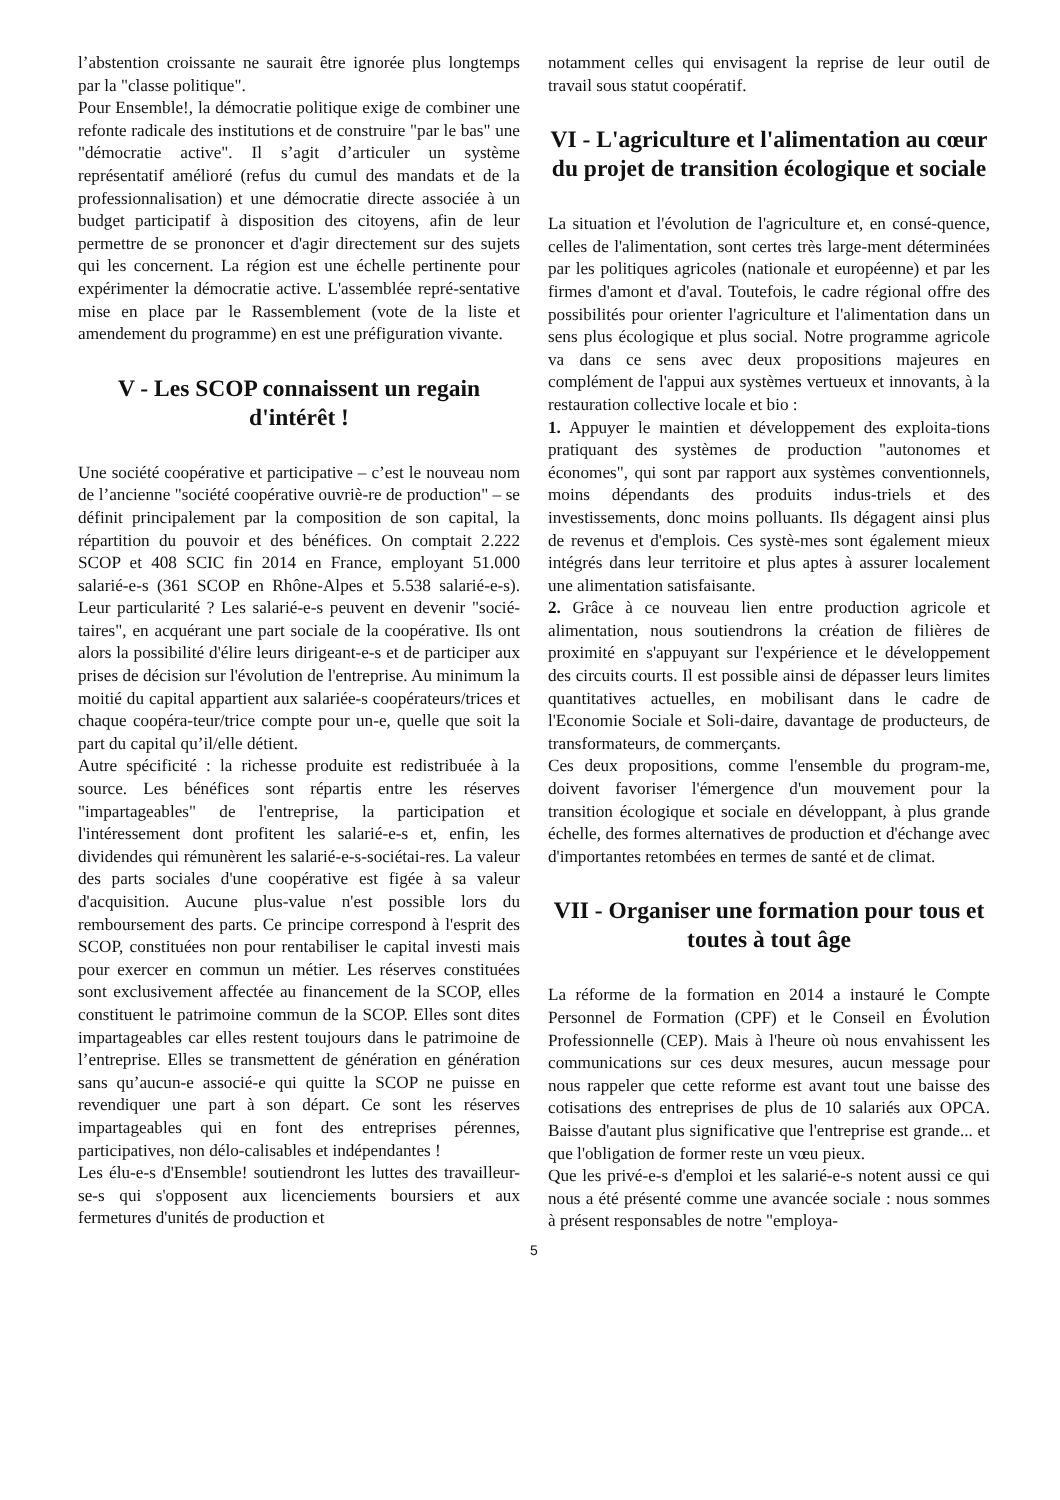l’abstention croissante ne saurait être ignorée plus longtemps par la "classe politique".
Pour Ensemble!, la démocratie politique exige de combiner une refonte radicale des institutions et de construire "par le bas" une "démocratie active". Il s’agit d’articuler un système représentatif amélioré (refus du cumul des mandats et de la professionnalisation) et une démocratie directe associée à un budget participatif à disposition des citoyens, afin de leur permettre de se prononcer et d'agir directement sur des sujets qui les concernent. La région est une échelle pertinente pour expérimenter la démocratie active. L'assemblée repré-sentative mise en place par le Rassemblement (vote de la liste et amendement du programme) en est une préfiguration vivante.
V - Les SCOP connaissent un regain d'intérêt !
Une société coopérative et participative – c’est le nouveau nom de l’ancienne "société coopérative ouvriè-re de production" – se définit principalement par la composition de son capital, la répartition du pouvoir et des bénéfices. On comptait 2.222 SCOP et 408 SCIC fin 2014 en France, employant 51.000 salarié-e-s (361 SCOP en Rhône-Alpes et 5.538 salarié-e-s). Leur particularité ? Les salarié-e-s peuvent en devenir "socié-taires", en acquérant une part sociale de la coopérative. Ils ont alors la possibilité d'élire leurs dirigeant-e-s et de participer aux prises de décision sur l'évolution de l'entreprise. Au minimum la moitié du capital appartient aux salariée-s coopérateurs/trices et chaque coopéra-teur/trice compte pour un-e, quelle que soit la part du capital qu’il/elle détient.
Autre spécificité : la richesse produite est redistribuée à la source. Les bénéfices sont répartis entre les réserves "impartageables" de l'entreprise, la participation et l'intéressement dont profitent les salarié-e-s et, enfin, les dividendes qui rémunèrent les salarié-e-s-sociétai-res. La valeur des parts sociales d'une coopérative est figée à sa valeur d'acquisition. Aucune plus-value n'est possible lors du remboursement des parts. Ce principe correspond à l'esprit des SCOP, constituées non pour rentabiliser le capital investi mais pour exercer en commun un métier. Les réserves constituées sont exclusivement affectée au financement de la SCOP, elles constituent le patrimoine commun de la SCOP. Elles sont dites impartageables car elles restent toujours dans le patrimoine de l’entreprise. Elles se transmettent de génération en génération sans qu’aucun-e associé-e qui quitte la SCOP ne puisse en revendiquer une part à son départ. Ce sont les réserves impartageables qui en font des entreprises pérennes, participatives, non délo-calisables et indépendantes !
Les élu-e-s d'Ensemble! soutiendront les luttes des travailleur-se-s qui s'opposent aux licenciements boursiers et aux fermetures d'unités de production et
notamment celles qui envisagent la reprise de leur outil de travail sous statut coopératif.
VI - L'agriculture et l'alimentation au cœur du projet de transition écologique et sociale
La situation et l'évolution de l'agriculture et, en consé-quence, celles de l'alimentation, sont certes très large-ment déterminées par les politiques agricoles (nationale et européenne) et par les firmes d'amont et d'aval. Toutefois, le cadre régional offre des possibilités pour orienter l'agriculture et l'alimentation dans un sens plus écologique et plus social. Notre programme agricole va dans ce sens avec deux propositions majeures en complément de l'appui aux systèmes vertueux et innovants, à la restauration collective locale et bio :
1. Appuyer le maintien et développement des exploita-tions pratiquant des systèmes de production "autonomes et économes", qui sont par rapport aux systèmes conventionnels, moins dépendants des produits indus-triels et des investissements, donc moins polluants. Ils dégagent ainsi plus de revenus et d'emplois. Ces systè-mes sont également mieux intégrés dans leur territoire et plus aptes à assurer localement une alimentation satisfaisante.
2. Grâce à ce nouveau lien entre production agricole et alimentation, nous soutiendrons la création de filières de proximité en s'appuyant sur l'expérience et le développement des circuits courts. Il est possible ainsi de dépasser leurs limites quantitatives actuelles, en mobilisant dans le cadre de l'Economie Sociale et Soli-daire, davantage de producteurs, de transformateurs, de commerçants.
Ces deux propositions, comme l'ensemble du program-me, doivent favoriser l'émergence d'un mouvement pour la transition écologique et sociale en développant, à plus grande échelle, des formes alternatives de production et d'échange avec d'importantes retombées en termes de santé et de climat.
VII - Organiser une formation pour tous et toutes à tout âge
La réforme de la formation en 2014 a instauré le Compte Personnel de Formation (CPF) et le Conseil en Évolution Professionnelle (CEP). Mais à l'heure où nous envahissent les communications sur ces deux mesures, aucun message pour nous rappeler que cette reforme est avant tout une baisse des cotisations des entreprises de plus de 10 salariés aux OPCA. Baisse d'autant plus significative que l'entreprise est grande... et que l'obligation de former reste un vœu pieux.
Que les privé-e-s d'emploi et les salarié-e-s notent aussi ce qui nous a été présenté comme une avancée sociale : nous sommes à présent responsables de notre "employa-
5